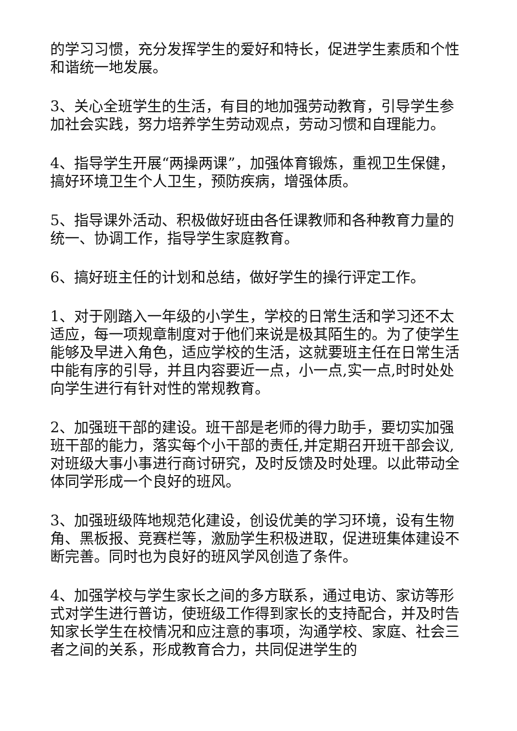的学习习惯，充分发挥学生的爱好和特长，促进学生素质和个性和谐统一地发展。
3、关心全班学生的生活，有目的地加强劳动教育，引导学生参加社会实践，努力培养学生劳动观点，劳动习惯和自理能力。
4、指导学生开展“两操两课”，加强体育锻炼，重视卫生保健，搞好环境卫生个人卫生，预防疾病，增强体质。
5、指导课外活动、积极做好班由各任课教师和各种教育力量的统一、协调工作，指导学生家庭教育。
6、搞好班主任的计划和总结，做好学生的操行评定工作。
1、对于刚踏入一年级的小学生，学校的日常生活和学习还不太适应，每一项规章制度对于他们来说是极其陌生的。为了使学生能够及早进入角色，适应学校的生活，这就要班主任在日常生活中能有序的引导，并且内容要近一点，小一点,实一点,时时处处向学生进行有针对性的常规教育。
2、加强班干部的建设。班干部是老师的得力助手，要切实加强班干部的能力，落实每个小干部的责任,并定期召开班干部会议,对班级大事小事进行商讨研究，及时反馈及时处理。以此带动全体同学形成一个良好的班风。
3、加强班级阵地规范化建设，创设优美的学习环境，设有生物角、黑板报、竞赛栏等，激励学生积极进取，促进班集体建设不断完善。同时也为良好的班风学风创造了条件。
4、加强学校与学生家长之间的多方联系，通过电访、家访等形式对学生进行普访，使班级工作得到家长的支持配合，并及时告知家长学生在校情况和应注意的事项，沟通学校、家庭、社会三者之间的关系，形成教育合力，共同促进学生的